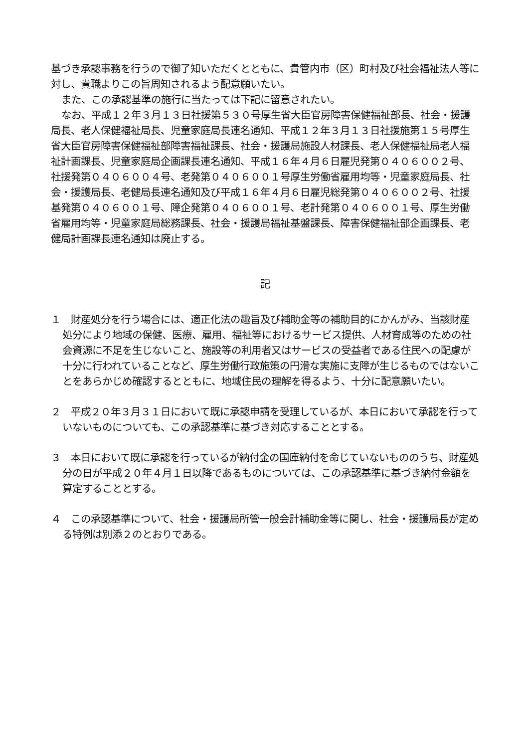基づき承認事務を行うので御了知いただくとともに、貴管内市（区）町村及び社会福祉法人等に対し、貴職よりこの旨周知されるよう配意願いたい。
また、この承認基準の施行に当たっては下記に留意されたい。
なお、平成１２年３月１３日社援第５３０号厚生省大臣官房障害保健福祉部長、社会・援護局長、老人保健福祉局長、児童家庭局長連名通知、平成１２年３月１３日社援施第１５号厚生省大臣官房障害保健福祉部障害福祉課長、社会・援護局施設人材課長、老人保健福祉局老人福祉計画課長、児童家庭局企画課長連名通知、平成１６年４月６日雇児発第０４０６００２号、社援発第０４０６００４号、老発第０４０６００１号厚生労働省雇用均等・児童家庭局長、社会・援護局長、老健局長連名通知及び平成１６年４月６日雇児総発第０４０６００２号、社援基発第０４０６００１号、障企発第０４０６００１号、老計発第０４０６００１号、厚生労働省雇用均等・児童家庭局総務課長、社会・援護局福祉基盤課長、障害保健福祉部企画課長、老健局計画課長連名通知は廃止する。
記
１　財産処分を行う場合には、適正化法の趣旨及び補助金等の補助目的にかんがみ、当該財産処分により地域の保健、医療、雇用、福祉等におけるサービス提供、人材育成等のための社会資源に不足を生じないこと、施設等の利用者又はサービスの受益者である住民への配慮が十分に行われていることなど、厚生労働行政施策の円滑な実施に支障が生じるものではないことをあらかじめ確認するとともに、地域住民の理解を得るよう、十分に配意願いたい。
２　平成２０年３月３１日において既に承認申請を受理しているが、本日において承認を行っていないものについても、この承認基準に基づき対応することとする。
３　本日において既に承認を行っているが納付金の国庫納付を命じていないもののうち、財産処分の日が平成２０年４月１日以降であるものについては、この承認基準に基づき納付金額を算定することとする。
４　この承認基準について、社会・援護局所管一般会計補助金等に関し、社会・援護局長が定める特例は別添２のとおりである。